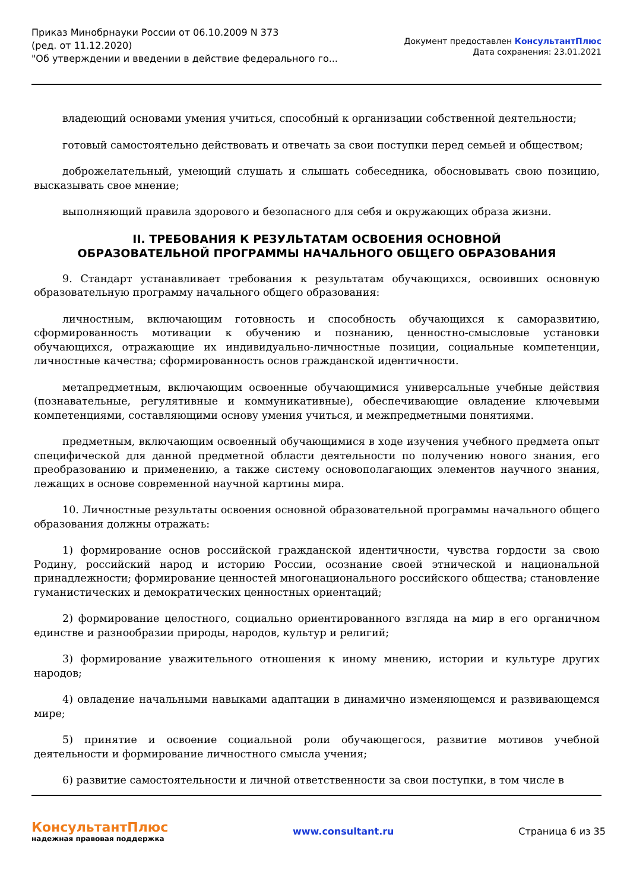Приказ Минобрнауки России от 06.10.2009 N 373
(ред. от 11.12.2020)
"Об утверждении и введении в действие федерального го...
Документ предоставлен КонсультантПлюс
Дата сохранения: 23.01.2021
владеющий основами умения учиться, способный к организации собственной деятельности;
готовый самостоятельно действовать и отвечать за свои поступки перед семьей и обществом;
доброжелательный, умеющий слушать и слышать собеседника, обосновывать свою позицию, высказывать свое мнение;
выполняющий правила здорового и безопасного для себя и окружающих образа жизни.
II. ТРЕБОВАНИЯ К РЕЗУЛЬТАТАМ ОСВОЕНИЯ ОСНОВНОЙ
ОБРАЗОВАТЕЛЬНОЙ ПРОГРАММЫ НАЧАЛЬНОГО ОБЩЕГО ОБРАЗОВАНИЯ
9. Стандарт устанавливает требования к результатам обучающихся, освоивших основную образовательную программу начального общего образования:
личностным, включающим готовность и способность обучающихся к саморазвитию, сформированность мотивации к обучению и познанию, ценностно-смысловые установки обучающихся, отражающие их индивидуально-личностные позиции, социальные компетенции, личностные качества; сформированность основ гражданской идентичности.
метапредметным, включающим освоенные обучающимися универсальные учебные действия (познавательные, регулятивные и коммуникативные), обеспечивающие овладение ключевыми компетенциями, составляющими основу умения учиться, и межпредметными понятиями.
предметным, включающим освоенный обучающимися в ходе изучения учебного предмета опыт специфической для данной предметной области деятельности по получению нового знания, его преобразованию и применению, а также систему основополагающих элементов научного знания, лежащих в основе современной научной картины мира.
10. Личностные результаты освоения основной образовательной программы начального общего образования должны отражать:
1) формирование основ российской гражданской идентичности, чувства гордости за свою Родину, российский народ и историю России, осознание своей этнической и национальной принадлежности; формирование ценностей многонационального российского общества; становление гуманистических и демократических ценностных ориентаций;
2) формирование целостного, социально ориентированного взгляда на мир в его органичном единстве и разнообразии природы, народов, культур и религий;
3) формирование уважительного отношения к иному мнению, истории и культуре других народов;
4) овладение начальными навыками адаптации в динамично изменяющемся и развивающемся мире;
5) принятие и освоение социальной роли обучающегося, развитие мотивов учебной деятельности и формирование личностного смысла учения;
6) развитие самостоятельности и личной ответственности за свои поступки, в том числе в
КонсультантПлюс
надежная правовая поддержка
www.consultant.ru Страница 6 из 35